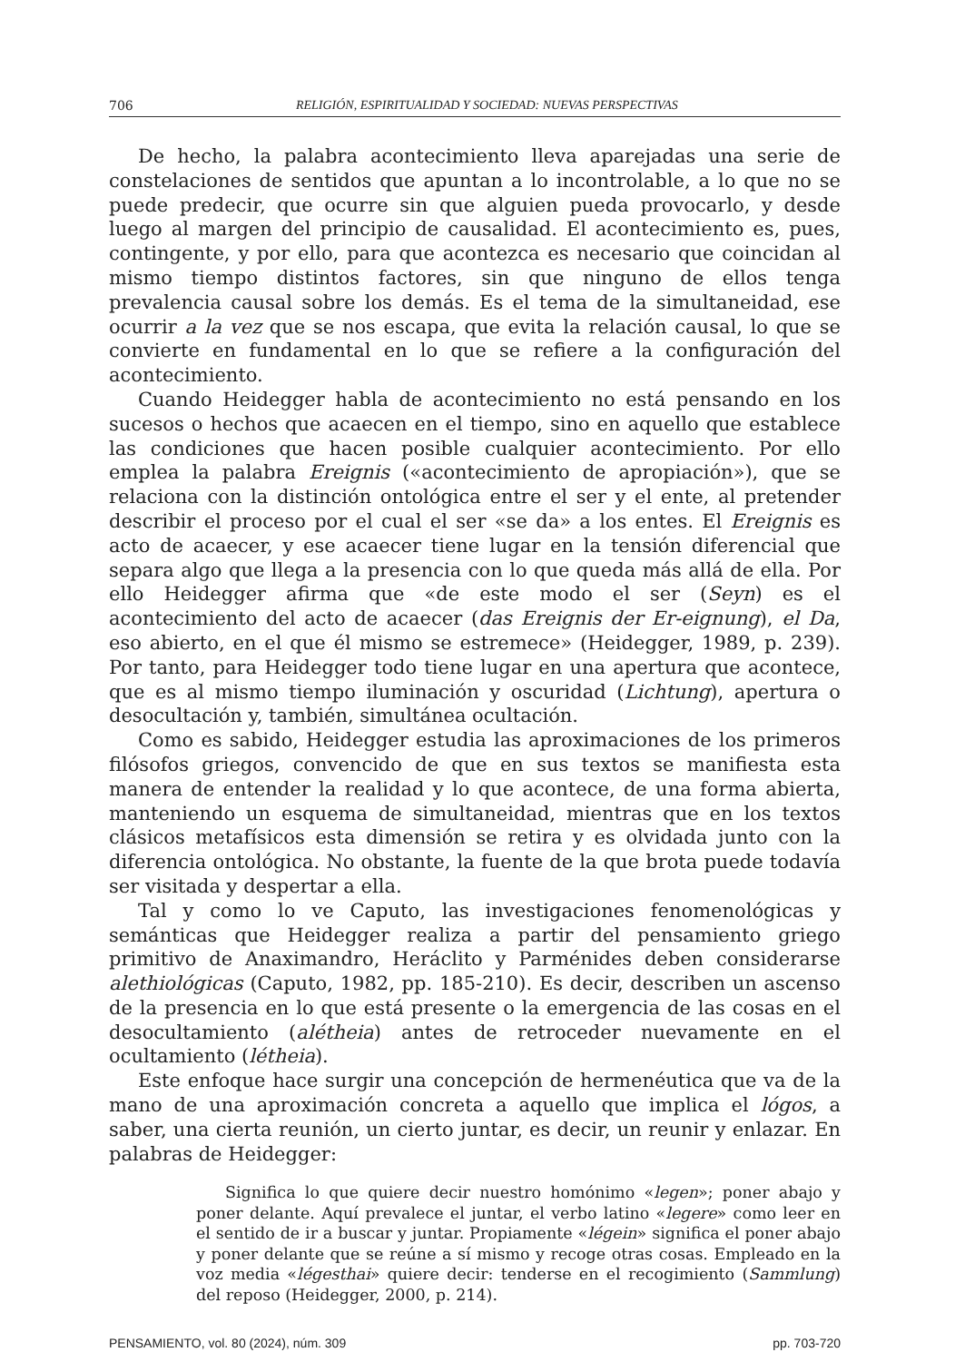706 RELIGIÓN, ESPIRITUALIDAD Y SOCIEDAD: NUEVAS PERSPECTIVAS
De hecho, la palabra acontecimiento lleva aparejadas una serie de constelaciones de sentidos que apuntan a lo incontrolable, a lo que no se puede predecir, que ocurre sin que alguien pueda provocarlo, y desde luego al margen del principio de causalidad. El acontecimiento es, pues, contingente, y por ello, para que acontezca es necesario que coincidan al mismo tiempo distintos factores, sin que ninguno de ellos tenga prevalencia causal sobre los demás. Es el tema de la simultaneidad, ese ocurrir a la vez que se nos escapa, que evita la relación causal, lo que se convierte en fundamental en lo que se refiere a la configuración del acontecimiento.
Cuando Heidegger habla de acontecimiento no está pensando en los sucesos o hechos que acaecen en el tiempo, sino en aquello que establece las condiciones que hacen posible cualquier acontecimiento. Por ello emplea la palabra Ereignis («acontecimiento de apropiación»), que se relaciona con la distinción ontológica entre el ser y el ente, al pretender describir el proceso por el cual el ser «se da» a los entes. El Ereignis es acto de acaecer, y ese acaecer tiene lugar en la tensión diferencial que separa algo que llega a la presencia con lo que queda más allá de ella. Por ello Heidegger afirma que «de este modo el ser (Seyn) es el acontecimiento del acto de acaecer (das Ereignis der Er-eignung), el Da, eso abierto, en el que él mismo se estremece» (Heidegger, 1989, p. 239). Por tanto, para Heidegger todo tiene lugar en una apertura que acontece, que es al mismo tiempo iluminación y oscuridad (Lichtung), apertura o desocultación y, también, simultánea ocultación.
Como es sabido, Heidegger estudia las aproximaciones de los primeros filósofos griegos, convencido de que en sus textos se manifiesta esta manera de entender la realidad y lo que acontece, de una forma abierta, manteniendo un esquema de simultaneidad, mientras que en los textos clásicos metafísicos esta dimensión se retira y es olvidada junto con la diferencia ontológica. No obstante, la fuente de la que brota puede todavía ser visitada y despertar a ella.
Tal y como lo ve Caputo, las investigaciones fenomenológicas y semánticas que Heidegger realiza a partir del pensamiento griego primitivo de Anaximandro, Heráclito y Parménides deben considerarse alethiológicas (Caputo, 1982, pp. 185-210). Es decir, describen un ascenso de la presencia en lo que está presente o la emergencia de las cosas en el desocultamiento (alétheia) antes de retroceder nuevamente en el ocultamiento (létheia).
Este enfoque hace surgir una concepción de hermenéutica que va de la mano de una aproximación concreta a aquello que implica el lógos, a saber, una cierta reunión, un cierto juntar, es decir, un reunir y enlazar. En palabras de Heidegger:
Significa lo que quiere decir nuestro homónimo «legen»; poner abajo y poner delante. Aquí prevalece el juntar, el verbo latino «legere» como leer en el sentido de ir a buscar y juntar. Propiamente «légein» significa el poner abajo y poner delante que se reúne a sí mismo y recoge otras cosas. Empleado en la voz media «légesthai» quiere decir: tenderse en el recogimiento (Sammlung) del reposo (Heidegger, 2000, p. 214).
PENSAMIENTO, vol. 80 (2024), núm. 309 pp. 703-720